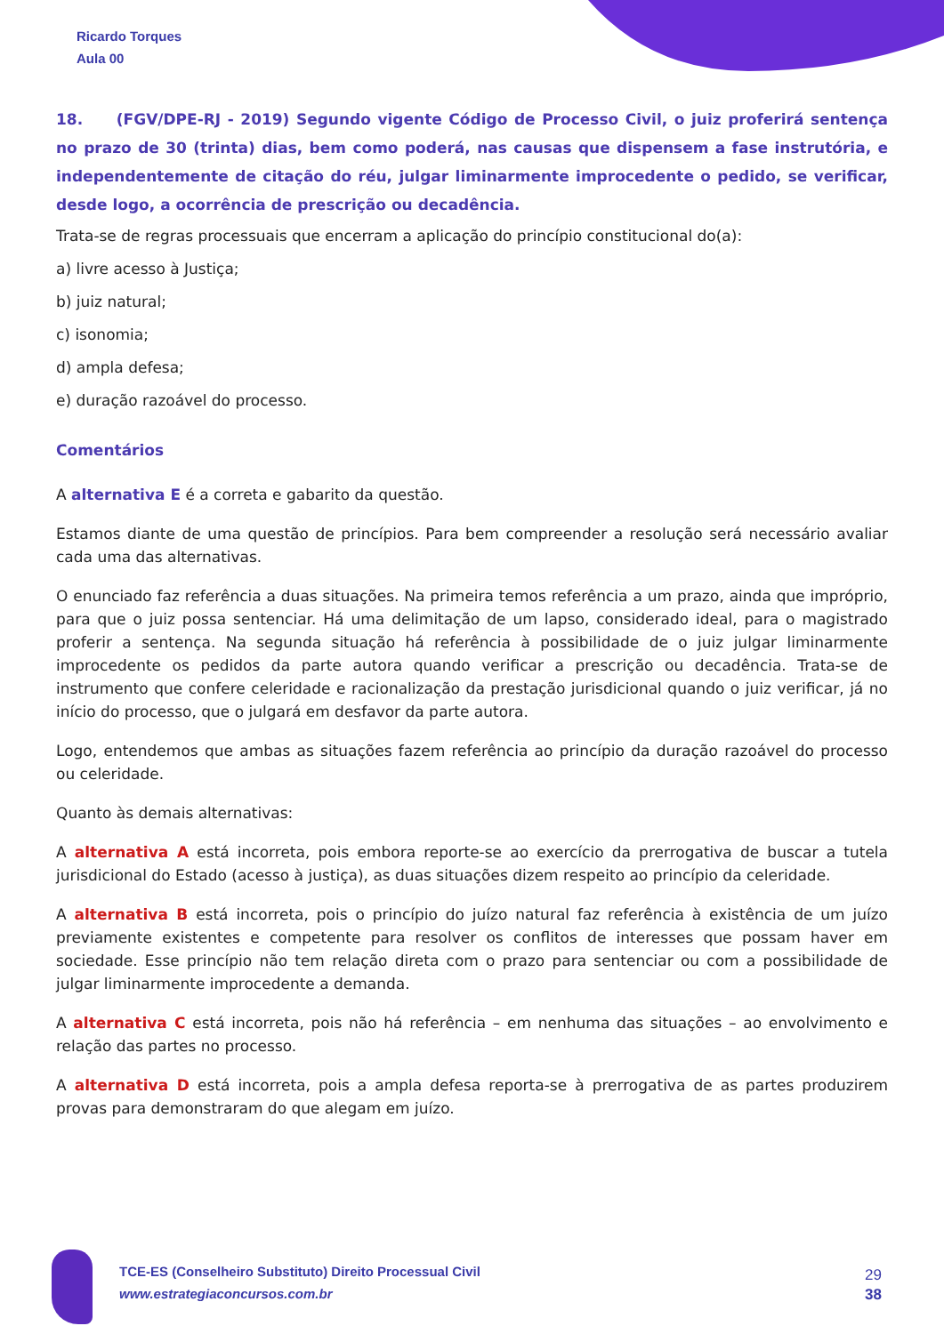Ricardo Torques
Aula 00
18. (FGV/DPE-RJ - 2019) Segundo vigente Código de Processo Civil, o juiz proferirá sentença no prazo de 30 (trinta) dias, bem como poderá, nas causas que dispensem a fase instrutória, e independentemente de citação do réu, julgar liminarmente improcedente o pedido, se verificar, desde logo, a ocorrência de prescrição ou decadência.
Trata-se de regras processuais que encerram a aplicação do princípio constitucional do(a):
a) livre acesso à Justiça;
b) juiz natural;
c) isonomia;
d) ampla defesa;
e) duração razoável do processo.
Comentários
A alternativa E é a correta e gabarito da questão.
Estamos diante de uma questão de princípios. Para bem compreender a resolução será necessário avaliar cada uma das alternativas.
O enunciado faz referência a duas situações. Na primeira temos referência a um prazo, ainda que impróprio, para que o juiz possa sentenciar. Há uma delimitação de um lapso, considerado ideal, para o magistrado proferir a sentença. Na segunda situação há referência à possibilidade de o juiz julgar liminarmente improcedente os pedidos da parte autora quando verificar a prescrição ou decadência. Trata-se de instrumento que confere celeridade e racionalização da prestação jurisdicional quando o juiz verificar, já no início do processo, que o julgará em desfavor da parte autora.
Logo, entendemos que ambas as situações fazem referência ao princípio da duração razoável do processo ou celeridade.
Quanto às demais alternativas:
A alternativa A está incorreta, pois embora reporte-se ao exercício da prerrogativa de buscar a tutela jurisdicional do Estado (acesso à justiça), as duas situações dizem respeito ao princípio da celeridade.
A alternativa B está incorreta, pois o princípio do juízo natural faz referência à existência de um juízo previamente existentes e competente para resolver os conflitos de interesses que possam haver em sociedade. Esse princípio não tem relação direta com o prazo para sentenciar ou com a possibilidade de julgar liminarmente improcedente a demanda.
A alternativa C está incorreta, pois não há referência – em nenhuma das situações – ao envolvimento e relação das partes no processo.
A alternativa D está incorreta, pois a ampla defesa reporta-se à prerrogativa de as partes produzirem provas para demonstraram do que alegam em juízo.
TCE-ES (Conselheiro Substituto) Direito Processual Civil
www.estrategiaconcursos.com.br
29
38